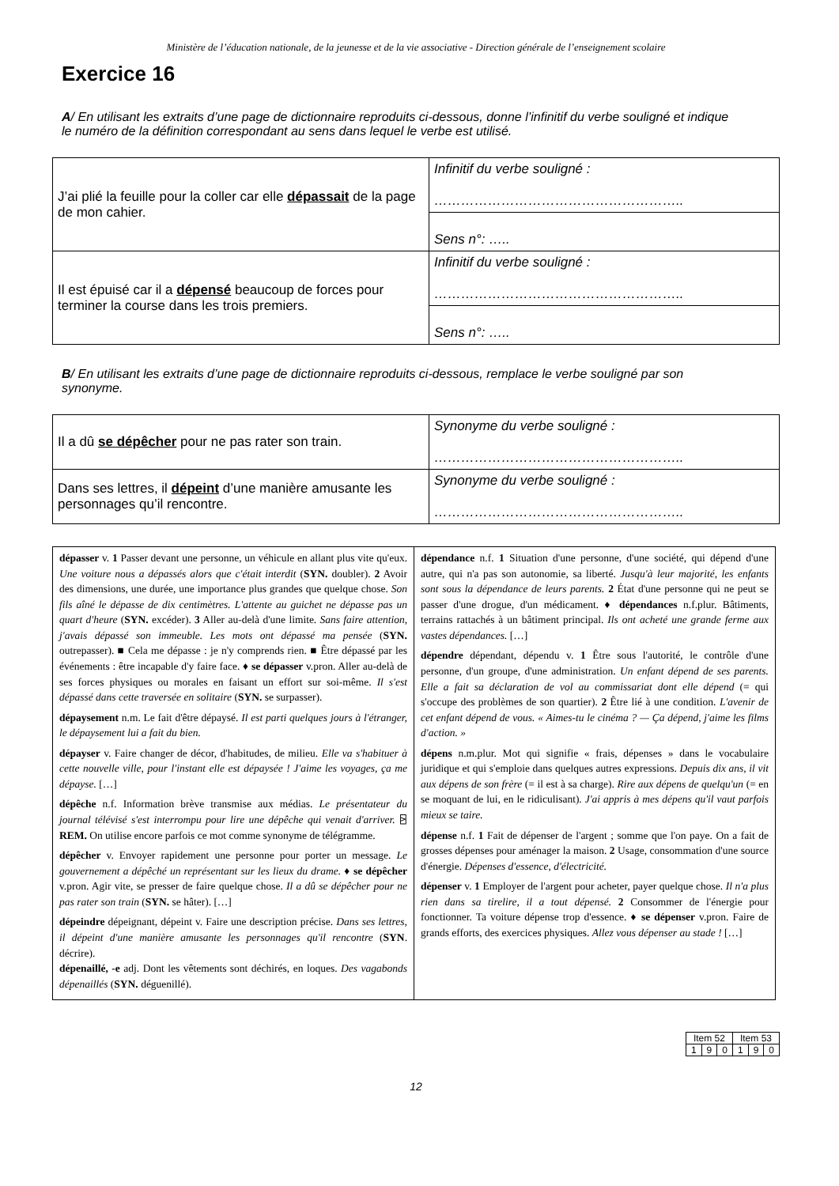Ministère de l’éducation nationale, de la jeunesse et de la vie associative - Direction générale de l’enseignement scolaire
Exercice 16
A/ En utilisant les extraits d’une page de dictionnaire reproduits ci-dessous, donne l’infinitif du verbe souligné et indique le numéro de la définition correspondant au sens dans lequel le verbe est utilisé.
| J’ai plié la feuille pour la coller car elle dépassait de la page de mon cahier. | Infinitif du verbe souligné : ……………………………………………….. |
| | Sens n°: ….. |
| Il est épuisé car il a dépensé beaucoup de forces pour terminer la course dans les trois premiers. | Infinitif du verbe souligné : ……………………………………………….. |
| | Sens n°: ….. |
B/ En utilisant les extraits d’une page de dictionnaire reproduits ci-dessous, remplace le verbe souligné par son synonyme.
| Il a dû se dépêcher pour ne pas rater son train. | Synonyme du verbe souligné : ……………………………………………….. |
| Dans ses lettres, il dépeint d’une manière amusante les personnages qu’il rencontre. | Synonyme du verbe souligné : ……………………………………………….. |
| dépasser v. 1 Passer devant une personne, un véhicule en allant plus vite qu'eux. Une voiture nous a dépassés alors que c'était interdit ( SYN. doubler). 2 Avoir des dimensions, une durée, une importance plus grandes que quelque chose. Son fils aîné le dépasse de dix centimètres. L'attente au guichet ne dépasse pas un quart d'heure ( SYN. excéder). 3 Aller au-delà d'une limite. Sans faire attention, j'avais dépassé son immeuble. Les mots ont dépassé ma pensée ( SYN. outrepasser). ■ Cela me dépasse : je n'y comprends rien. ■ Être dépassé par les événements : être incapable d'y faire face. ♦ se dépasser v.pron. Aller au-delà de ses forces physiques ou morales en faisant un effort sur soi-même. Il s'est dépassé dans cette traversée en solitaire ( SYN. se surpasser). dépaysement n.m. Le fait d'être dépaysé. Il est parti quelques jours à l'étranger, le dépaysement lui a fait du bien. dépayser v. Faire changer de décor, d'habitudes, de milieu. Elle va s'habituer à cette nouvelle ville, pour l'instant elle est dépaysée ! J'aime les voyages, ça me dépayse. […] dépêche n.f. Information brève transmise aux médias. Le présentateur du journal télévisé s'est interrompu pour lire une dépêche qui venait d'arriver. ⍄ REM. On utilise encore parfois ce mot comme synonyme de télégramme. dépêcher v. Envoyer rapidement une personne pour porter un message. Le gouvernement a dépêché un représentant sur les lieux du drame. ♦ se dépêcher v.pron. Agir vite, se presser de faire quelque chose. Il a dû se dépêcher pour ne pas rater son train ( SYN. se hâter). […] dépeindre dépeignant, dépeint v. Faire une description précise. Dans ses lettres, il dépeint d'une manière amusante les personnages qu'il rencontre ( SYN . décrire). dépenaillé, -e adj. Dont les vêtements sont déchirés, en loques. Des vagabonds dépenaillés ( SYN. déguenillé). | dépendance n.f. 1 Situation d'une personne, d'une société, qui dépend d'une autre, qui n'a pas son autonomie, sa liberté. Jusqu'à leur majorité, les enfants sont sous la dépendance de leurs parents. 2 État d'une personne qui ne peut se passer d'une drogue, d'un médicament. ♦ dépendances n.f.plur. Bâtiments, terrains rattachés à un bâtiment principal. Ils ont acheté une grande ferme aux vastes dépendances. […] dépendre dépendant, dépendu v. 1 Être sous l'autorité, le contrôle d'une personne, d'un groupe, d'une administration. Un enfant dépend de ses parents. Elle a fait sa déclaration de vol au commissariat dont elle dépend (= qui s'occupe des problèmes de son quartier). 2 Être lié à une condition. L'avenir de cet enfant dépend de vous. « Aimes-tu le cinéma ? — Ça dépend, j'aime les films d'action. » dépens n.m.plur. Mot qui signifie « frais, dépenses » dans le vocabulaire juridique et qui s'emploie dans quelques autres expressions. Depuis dix ans, il vit aux dépens de son frère (= il est à sa charge). Rire aux dépens de quelqu'un (= en se moquant de lui, en le ridiculisant). J'ai appris à mes dépens qu'il vaut parfois mieux se taire. dépense n.f. 1 Fait de dépenser de l'argent ; somme que l'on paye. On a fait de grosses dépenses pour aménager la maison. 2 Usage, consommation d'une source d'énergie. Dépenses d'essence, d'électricité. dépenser v. 1 Employer de l'argent pour acheter, payer quelque chose. Il n'a plus rien dans sa tirelire, il a tout dépensé. 2 Consommer de l'énergie pour fonctionner. Ta voiture dépense trop d'essence. ♦ se dépenser v.pron. Faire de grands efforts, des exercices physiques. Allez vous dépenser au stade ! […] |
| Item 52 | | | Item 53 | | |
| 1 | 9 | 0 | 1 | 9 | 0 |
12